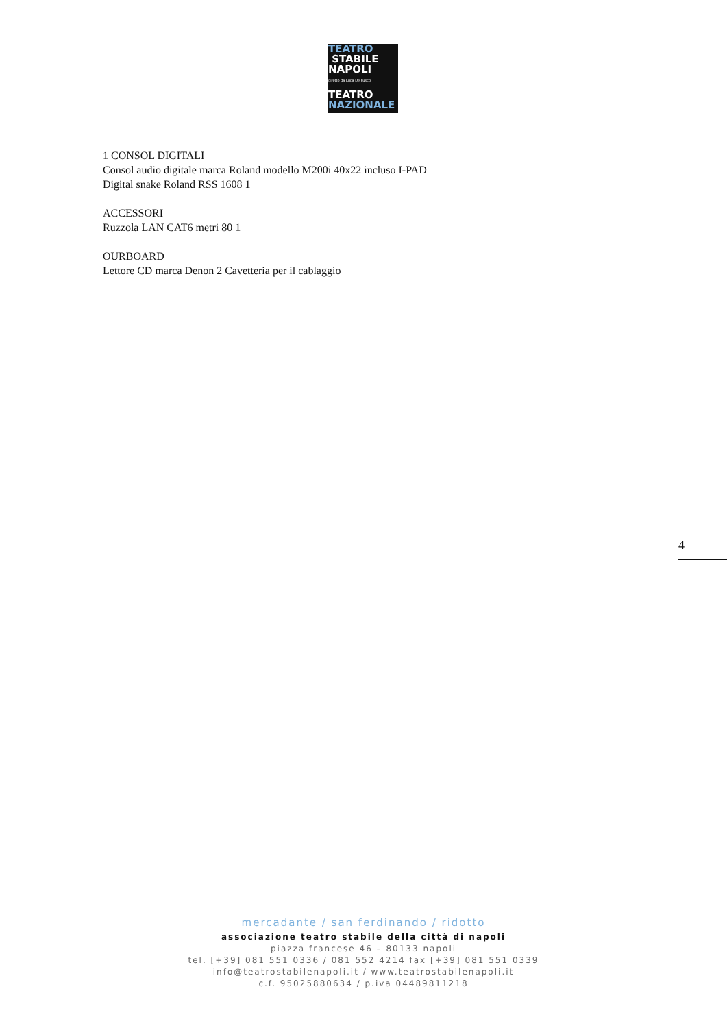TEATRO
STABILE
NAPOLI
diretto da Luca De Fusco
TEATRO
NAZIONALE
1 CONSOL DIGITALI
Consol audio digitale marca Roland modello M200i 40x22 incluso I-PAD
Digital snake Roland RSS 1608 1
ACCESSORI
Ruzzola LAN CAT6 metri 80 1
OURBOARD
Lettore CD marca Denon 2 Cavetteria per il cablaggio
4
mercadante / san ferdinando / ridotto
associazione teatro stabile della città di napoli
piazza francese 46 – 80133 napoli
tel. [+39] 081 551 0336 / 081 552 4214 fax [+39] 081 551 0339
info@teatrostabilenapoli.it / www.teatrostabilenapoli.it
c.f. 95025880634 / p.iva 04489811218